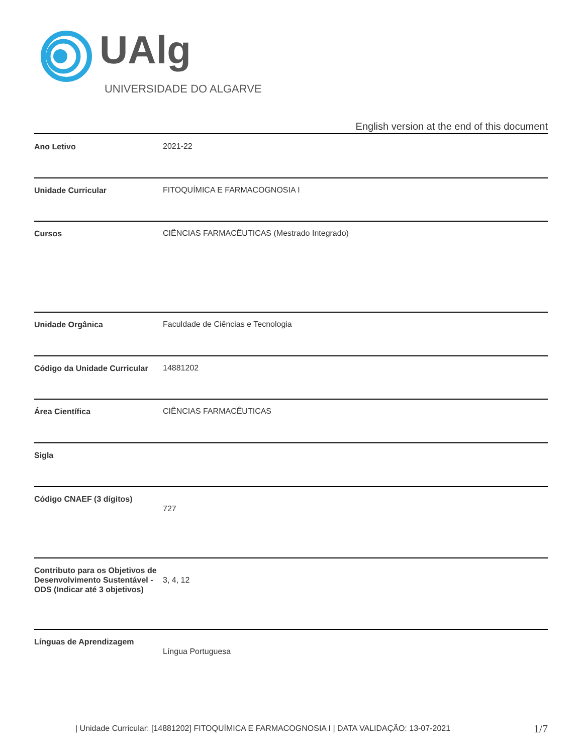UAlg UNIVERSIDADE DO ALGARVE
English version at the end of this document
| Ano Letivo | 2021-22 |
| Unidade Curricular | FITOQUÍMICA E FARMACOGNOSIA I |
| Cursos | CIÊNCIAS FARMACÊUTICAS (Mestrado Integrado) |
| Unidade Orgânica | Faculdade de Ciências e Tecnologia |
| Código da Unidade Curricular | 14881202 |
| Área Científica | CIÊNCIAS FARMACÊUTICAS |
| Sigla | |
| Código CNAEF (3 dígitos) | 727 |
| Contributo para os Objetivos de Desenvolvimento Sustentável - ODS (Indicar até 3 objetivos) | 3, 4, 12 |
| Línguas de Aprendizagem | Língua Portuguesa |
| Unidade Curricular: [14881202] FITOQUÍMICA E FARMACOGNOSIA I | DATA VALIDAÇÃO: 13-07-2021
1/7